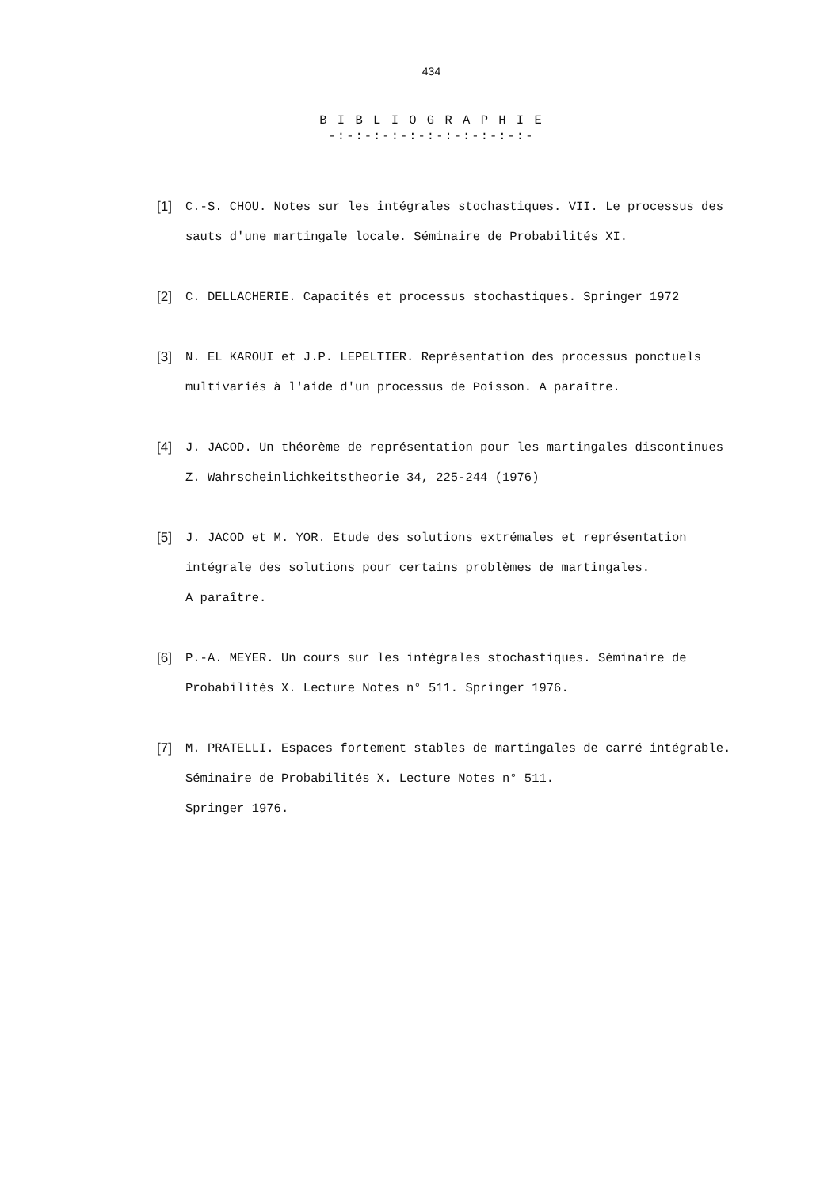434
B I B L I O G R A P H I E
-:-:-:-:-:-:-:-:-:-:-:-
[1] C.-S. CHOU. Notes sur les intégrales stochastiques. VII. Le processus des sauts d'une martingale locale. Séminaire de Probabilités XI.
[2] C. DELLACHERIE. Capacités et processus stochastiques. Springer 1972
[3] N. EL KAROUI et J.P. LEPELTIER. Représentation des processus ponctuels multivariés à l'aide d'un processus de Poisson. A paraître.
[4] J. JACOD. Un théorème de représentation pour les martingales discontinues Z. Wahrscheinlichkeitstheorie 34, 225-244 (1976)
[5] J. JACOD et M. YOR. Etude des solutions extrémales et représentation intégrale des solutions pour certains problèmes de martingales.
A paraître.
[6] P.-A. MEYER. Un cours sur les intégrales stochastiques. Séminaire de Probabilités X. Lecture Notes n° 511. Springer 1976.
[7] M. PRATELLI. Espaces fortement stables de martingales de carré intégrable. Séminaire de Probabilités X. Lecture Notes n° 511.
Springer 1976.